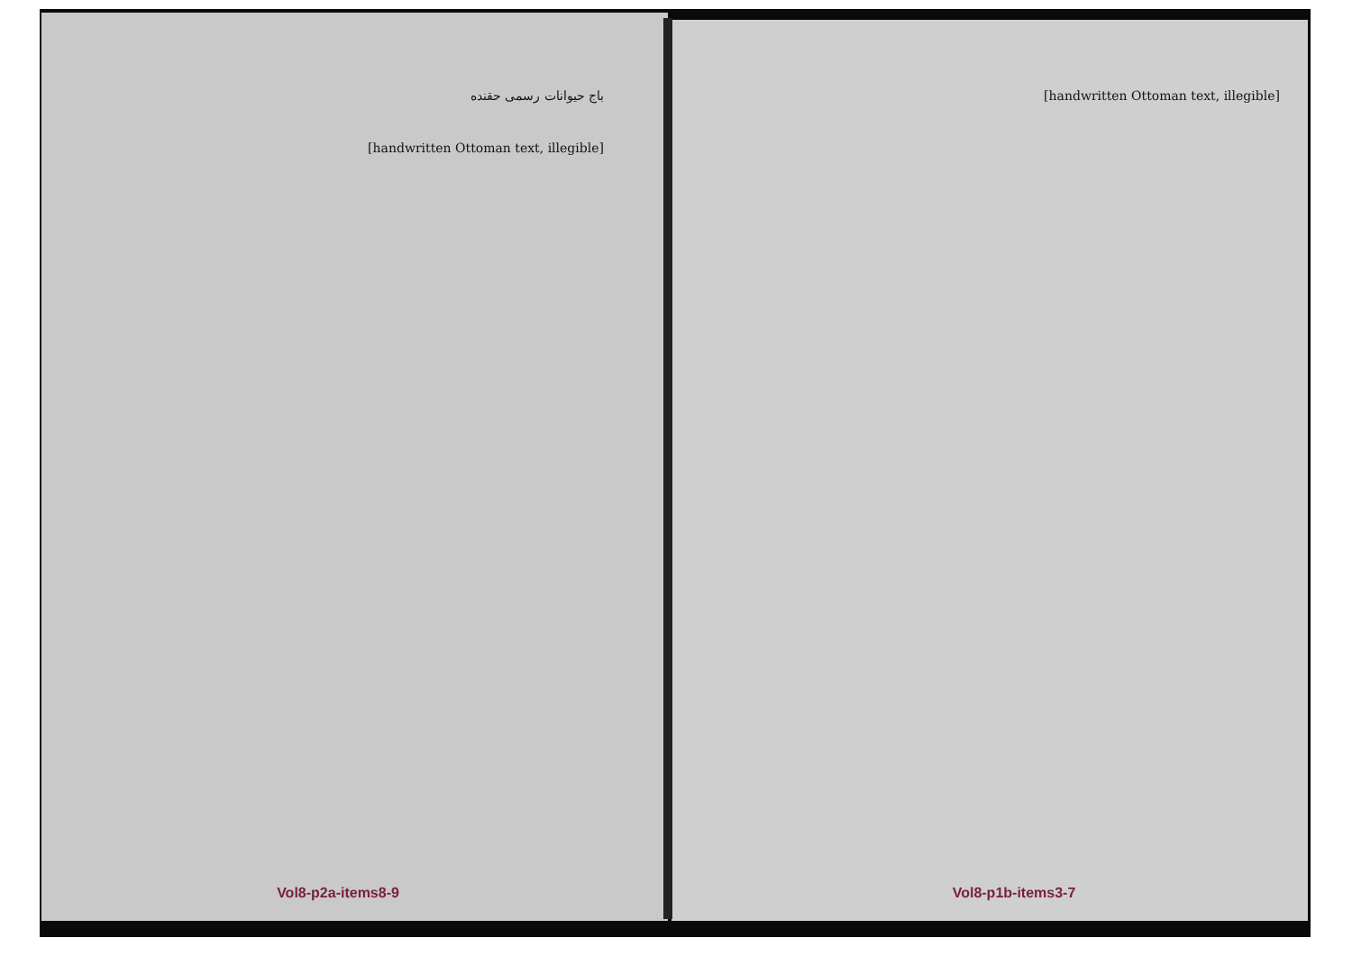باج حیوانات رسمی حقنده
[handwritten Ottoman text, illegible]
[handwritten Ottoman text, illegible]
Vol8-p2a-items8-9 Vol8-p1b-items3-7